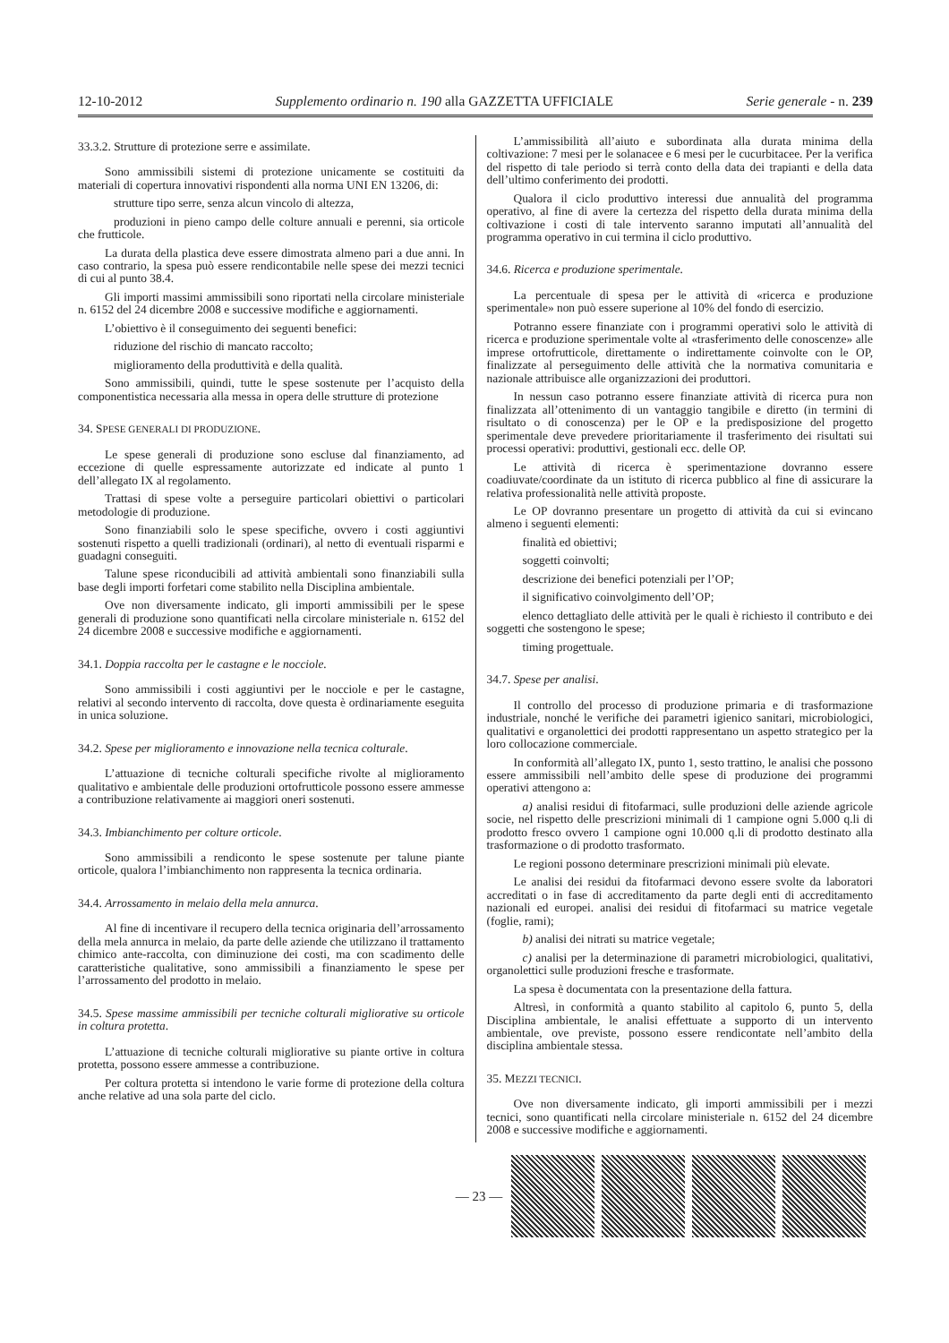12-10-2012 Supplemento ordinario n. 190 alla GAZZETTA UFFICIALE Serie generale - n. 239
33.3.2. Strutture di protezione serre e assimilate.
Sono ammissibili sistemi di protezione unicamente se costituiti da materiali di copertura innovativi rispondenti alla norma UNI EN 13206, di:
strutture tipo serre, senza alcun vincolo di altezza,
produzioni in pieno campo delle colture annuali e perenni, sia orticole che frutticole.
La durata della plastica deve essere dimostrata almeno pari a due anni. In caso contrario, la spesa può essere rendicontabile nelle spese dei mezzi tecnici di cui al punto 38.4.
Gli importi massimi ammissibili sono riportati nella circolare ministeriale n. 6152 del 24 dicembre 2008 e successive modifiche e aggiornamenti.
L’obiettivo è il conseguimento dei seguenti benefici:
riduzione del rischio di mancato raccolto;
miglioramento della produttività e della qualità.
Sono ammissibili, quindi, tutte le spese sostenute per l’acquisto della componentistica necessaria alla messa in opera delle strutture di protezione
34. SPESE GENERALI DI PRODUZIONE.
Le spese generali di produzione sono escluse dal finanziamento, ad eccezione di quelle espressamente autorizzate ed indicate al punto 1 dell’allegato IX al regolamento.
Trattasi di spese volte a perseguire particolari obiettivi o particolari metodologie di produzione.
Sono finanziabili solo le spese specifiche, ovvero i costi aggiuntivi sostenuti rispetto a quelli tradizionali (ordinari), al netto di eventuali risparmi e guadagni conseguiti.
Talune spese riconducibili ad attività ambientali sono finanziabili sulla base degli importi forfetari come stabilito nella Disciplina ambientale.
Ove non diversamente indicato, gli importi ammissibili per le spese generali di produzione sono quantificati nella circolare ministeriale n. 6152 del 24 dicembre 2008 e successive modifiche e aggiornamenti.
34.1. Doppia raccolta per le castagne e le nocciole.
Sono ammissibili i costi aggiuntivi per le nocciole e per le castagne, relativi al secondo intervento di raccolta, dove questa è ordinariamente eseguita in unica soluzione.
34.2. Spese per miglioramento e innovazione nella tecnica colturale.
L’attuazione di tecniche colturali specifiche rivolte al miglioramento qualitativo e ambientale delle produzioni ortofrutticole possono essere ammesse a contribuzione relativamente ai maggiori oneri sostenuti.
34.3. Imbianchimento per colture orticole.
Sono ammissibili a rendiconto le spese sostenute per talune piante orticole, qualora l’imbianchimento non rappresenta la tecnica ordinaria.
34.4. Arrossamento in melaio della mela annurca.
Al fine di incentivare il recupero della tecnica originaria dell’arrossamento della mela annurca in melaio, da parte delle aziende che utilizzano il trattamento chimico ante-raccolta, con diminuzione dei costi, ma con scadimento delle caratteristiche qualitative, sono ammissibili a finanziamento le spese per l’arrossamento del prodotto in melaio.
34.5. Spese massime ammissibili per tecniche colturali migliorative su orticole in coltura protetta.
L’attuazione di tecniche colturali migliorative su piante ortive in coltura protetta, possono essere ammesse a contribuzione.
Per coltura protetta si intendono le varie forme di protezione della coltura anche relative ad una sola parte del ciclo.
L’ammissibilità all’aiuto e subordinata alla durata minima della coltivazione: 7 mesi per le solanacee e 6 mesi per le cucurbitacee. Per la verifica del rispetto di tale periodo si terrà conto della data dei trapianti e della data dell’ultimo conferimento dei prodotti.
Qualora il ciclo produttivo interessi due annualità del programma operativo, al fine di avere la certezza del rispetto della durata minima della coltivazione i costi di tale intervento saranno imputati all’annualità del programma operativo in cui termina il ciclo produttivo.
34.6. Ricerca e produzione sperimentale.
La percentuale di spesa per le attività di «ricerca e produzione sperimentale» non può essere superione al 10% del fondo di esercizio.
Potranno essere finanziate con i programmi operativi solo le attività di ricerca e produzione sperimentale volte al «trasferimento delle conoscenze» alle imprese ortofrutticole, direttamente o indirettamente coinvolte con le OP, finalizzate al perseguimento delle attività che la normativa comunitaria e nazionale attribuisce alle organizzazioni dei produttori.
In nessun caso potranno essere finanziate attività di ricerca pura non finalizzata all’ottenimento di un vantaggio tangibile e diretto (in termini di risultato o di conoscenza) per le OP e la predisposizione del progetto sperimentale deve prevedere prioritariamente il trasferimento dei risultati sui processi operativi: produttivi, gestionali ecc. delle OP.
Le attività di ricerca è sperimentazione dovranno essere coadiuvate/coordinate da un istituto di ricerca pubblico al fine di assicurare la relativa professionalità nelle attività proposte.
Le OP dovranno presentare un progetto di attività da cui si evincano almeno i seguenti elementi:
finalità ed obiettivi;
soggetti coinvolti;
descrizione dei benefici potenziali per l’OP;
il significativo coinvolgimento dell’OP;
elenco dettagliato delle attività per le quali è richiesto il contributo e dei soggetti che sostengono le spese;
timing progettuale.
34.7. Spese per analisi.
Il controllo del processo di produzione primaria e di trasformazione industriale, nonché le verifiche dei parametri igienico sanitari, microbiologici, qualitativi e organolettici dei prodotti rappresentano un aspetto strategico per la loro collocazione commerciale.
In conformità all’allegato IX, punto 1, sesto trattino, le analisi che possono essere ammissibili nell’ambito delle spese di produzione dei programmi operativi attengono a:
a) analisi residui di fitofarmaci, sulle produzioni delle aziende agricole socie, nel rispetto delle prescrizioni minimali di 1 campione ogni 5.000 q.li di prodotto fresco ovvero 1 campione ogni 10.000 q.li di prodotto destinato alla trasformazione o di prodotto trasformato.
Le regioni possono determinare prescrizioni minimali più elevate.
Le analisi dei residui da fitofarmaci devono essere svolte da laboratori accreditati o in fase di accreditamento da parte degli enti di accreditamento nazionali ed europei. analisi dei residui di fitofarmaci su matrice vegetale (foglie, rami);
b) analisi dei nitrati su matrice vegetale;
c) analisi per la determinazione di parametri microbiologici, qualitativi, organolettici sulle produzioni fresche e trasformate.
La spesa è documentata con la presentazione della fattura.
Altresì, in conformità a quanto stabilito al capitolo 6, punto 5, della Disciplina ambientale, le analisi effettuate a supporto di un intervento ambientale, ove previste, possono essere rendicontate nell’ambito della disciplina ambientale stessa.
35. MEZZI TECNICI.
Ove non diversamente indicato, gli importi ammissibili per i mezzi tecnici, sono quantificati nella circolare ministeriale n. 6152 del 24 dicembre 2008 e successive modifiche e aggiornamenti.
— 23 —